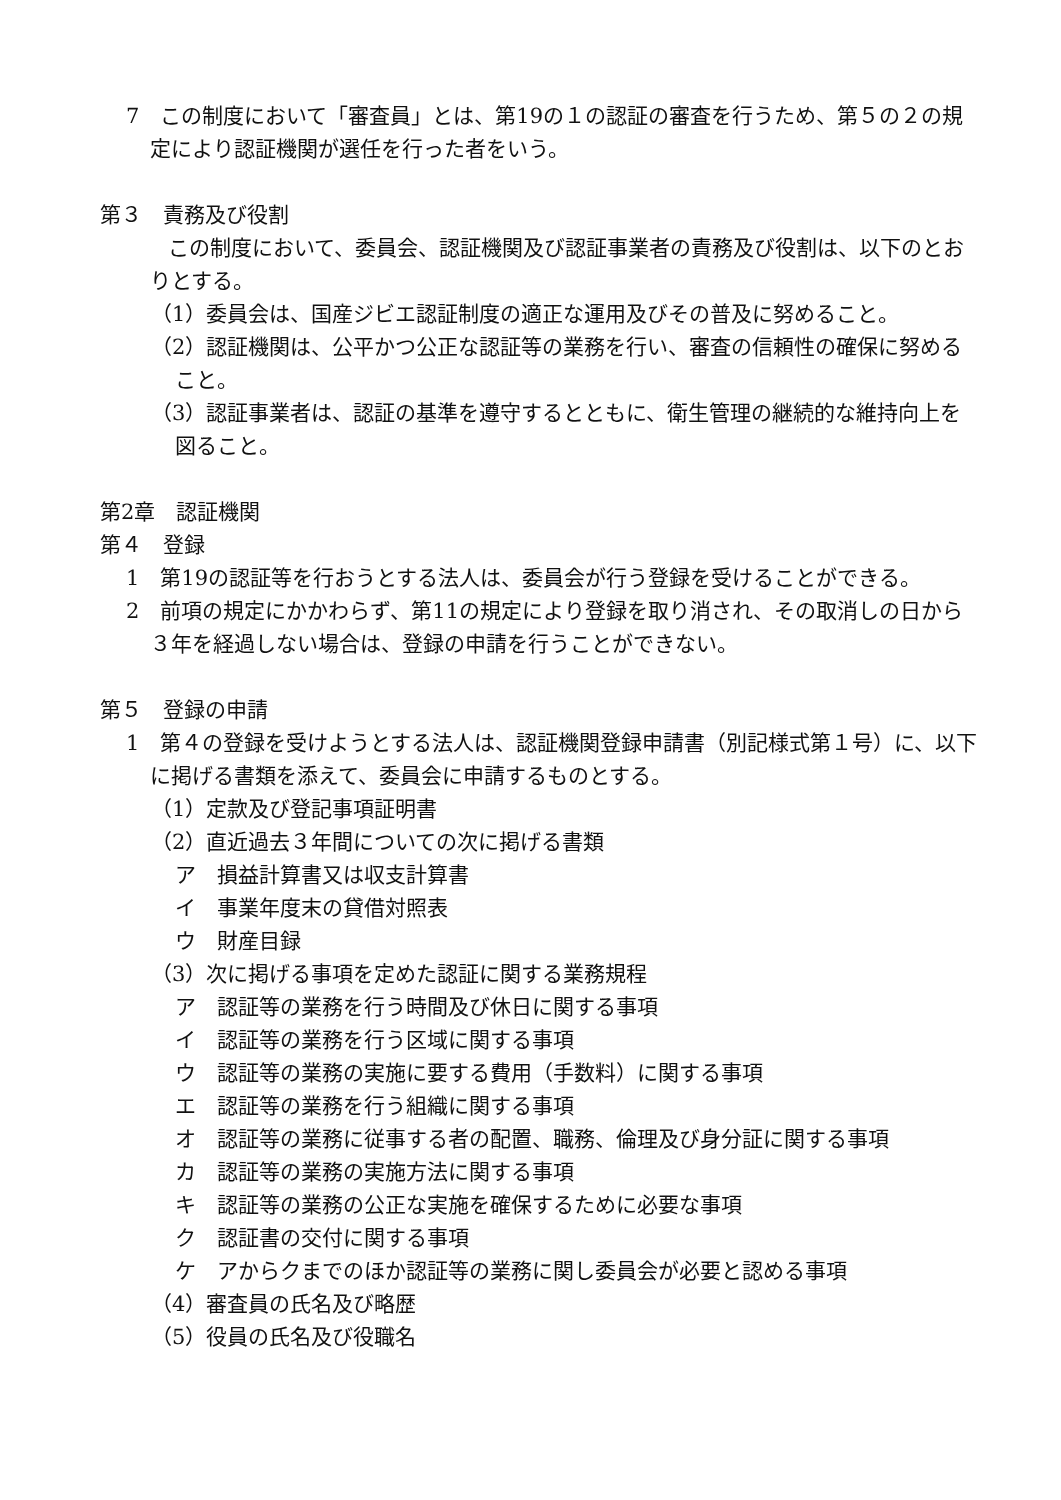7　この制度において「審査員」とは、第19の１の認証の審査を行うため、第５の２の規定により認証機関が選任を行った者をいう。
第３　責務及び役割
　　この制度において、委員会、認証機関及び認証事業者の責務及び役割は、以下のとおりとする。
（1）委員会は、国産ジビエ認証制度の適正な運用及びその普及に努めること。
（2）認証機関は、公平かつ公正な認証等の業務を行い、審査の信頼性の確保に努めること。
（3）認証事業者は、認証の基準を遵守するとともに、衛生管理の継続的な維持向上を図ること。
第2章　認証機関
第４　登録
1　第19の認証等を行おうとする法人は、委員会が行う登録を受けることができる。
2　前項の規定にかかわらず、第11の規定により登録を取り消され、その取消しの日から３年を経過しない場合は、登録の申請を行うことができない。
第５　登録の申請
1　第４の登録を受けようとする法人は、認証機関登録申請書（別記様式第１号）に、以下に掲げる書類を添えて、委員会に申請するものとする。
（1）定款及び登記事項証明書
（2）直近過去３年間についての次に掲げる書類
ア　損益計算書又は収支計算書
イ　事業年度末の貸借対照表
ウ　財産目録
（3）次に掲げる事項を定めた認証に関する業務規程
ア　認証等の業務を行う時間及び休日に関する事項
イ　認証等の業務を行う区域に関する事項
ウ　認証等の業務の実施に要する費用（手数料）に関する事項
エ　認証等の業務を行う組織に関する事項
オ　認証等の業務に従事する者の配置、職務、倫理及び身分証に関する事項
カ　認証等の業務の実施方法に関する事項
キ　認証等の業務の公正な実施を確保するために必要な事項
ク　認証書の交付に関する事項
ケ　アからクまでのほか認証等の業務に関し委員会が必要と認める事項
（4）審査員の氏名及び略歴
（5）役員の氏名及び役職名